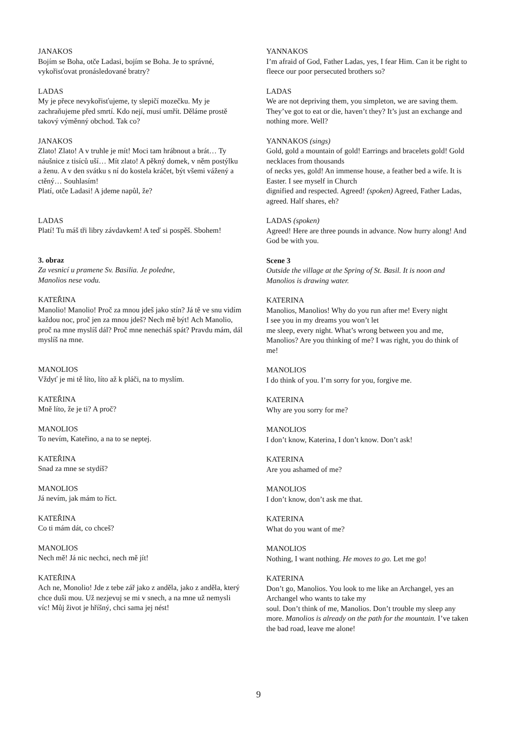JANAKOS
Bojím se Boha, otče Ladasi, bojím se Boha. Je to správné, vykořisťovat pronásledované bratry?
LADAS
My je přece nevykořisťujeme, ty slepičí mozečku. My je zachraňujeme před smrtí. Kdo nejí, musí umřít. Děláme prostě takový výměnný obchod. Tak co?
JANAKOS
Zlato! Zlato! A v truhle je mít! Moci tam hrábnout a brát… Ty náušnice z tisíců uší… Mít zlato! A pěkný domek, v něm postýlku a ženu. A v den svátku s ní do kostela kráčet, být všemi vážený a ctěný… Souhlasím!
Platí, otče Ladasi! A jdeme napůl, že?
LADAS
Platí! Tu máš tři libry závdavkem! A teď si pospěš. Sbohem!
3. obraz
Za vesnicí u pramene Sv. Basilia. Je poledne,
Manolios nese vodu.
KATEŘINA
Manolio! Manolio! Proč za mnou jdeš jako stín? Já tě ve snu vidím každou noc, proč jen za mnou jdeš? Nech mě být! Ach Manolio, proč na mne myslíš dál? Proč mne nenecháš spát? Pravdu mám, dál myslíš na mne.
MANOLIOS
Vždyť je mi tě líto, líto až k pláči, na to myslím.
KATEŘINA
Mně líto, že je ti? A proč?
MANOLIOS
To nevím, Kateřino, a na to se neptej.
KATEŘINA
Snad za mne se stydíš?
MANOLIOS
Já nevím, jak mám to říct.
KATEŘINA
Co ti mám dát, co chceš?
MANOLIOS
Nech mě! Já nic nechci, nech mě jít!
KATEŘINA
Ach ne, Monolio! Jde z tebe zář jako z anděla, jako z anděla, který chce duši mou. Už nezjevuj se mi v snech, a na mne už nemysli víc! Můj život je hříšný, chci sama jej nést!
YANNAKOS
I’m afraid of God, Father Ladas, yes, I fear Him. Can it be right to fleece our poor persecuted brothers so?
LADAS
We are not depriving them, you simpleton, we are saving them. They’ve got to eat or die, haven’t they? It’s just an exchange and nothing more. Well?
YANNAKOS (sings)
Gold, gold a mountain of gold! Earrings and bracelets gold! Gold necklaces from thousands
of necks yes, gold! An immense house, a feather bed a wife. It is Easter. I see myself in Church
dignified and respected. Agreed! (spoken) Agreed, Father Ladas, agreed. Half shares, eh?
LADAS (spoken)
Agreed! Here are three pounds in advance. Now hurry along! And God be with you.
Scene 3
Outside the village at the Spring of St. Basil. It is noon and Manolios is drawing water.
KATERINA
Manolios, Manolios! Why do you run after me! Every night
I see you in my dreams you won’t let
me sleep, every night. What’s wrong between you and me, Manolios? Are you thinking of me? I was right, you do think of me!
MANOLIOS
I do think of you. I’m sorry for you, forgive me.
KATERINA
Why are you sorry for me?
MANOLIOS
I don’t know, Katerina, I don’t know. Don’t ask!
KATERINA
Are you ashamed of me?
MANOLIOS
I don’t know, don’t ask me that.
KATERINA
What do you want of me?
MANOLIOS
Nothing, I want nothing. He moves to go. Let me go!
KATERINA
Don’t go, Manolios. You look to me like an Archangel, yes an Archangel who wants to take my
soul. Don’t think of me, Manolios. Don’t trouble my sleep any more. Manolios is already on the path for the mountain. I’ve taken the bad road, leave me alone!
9